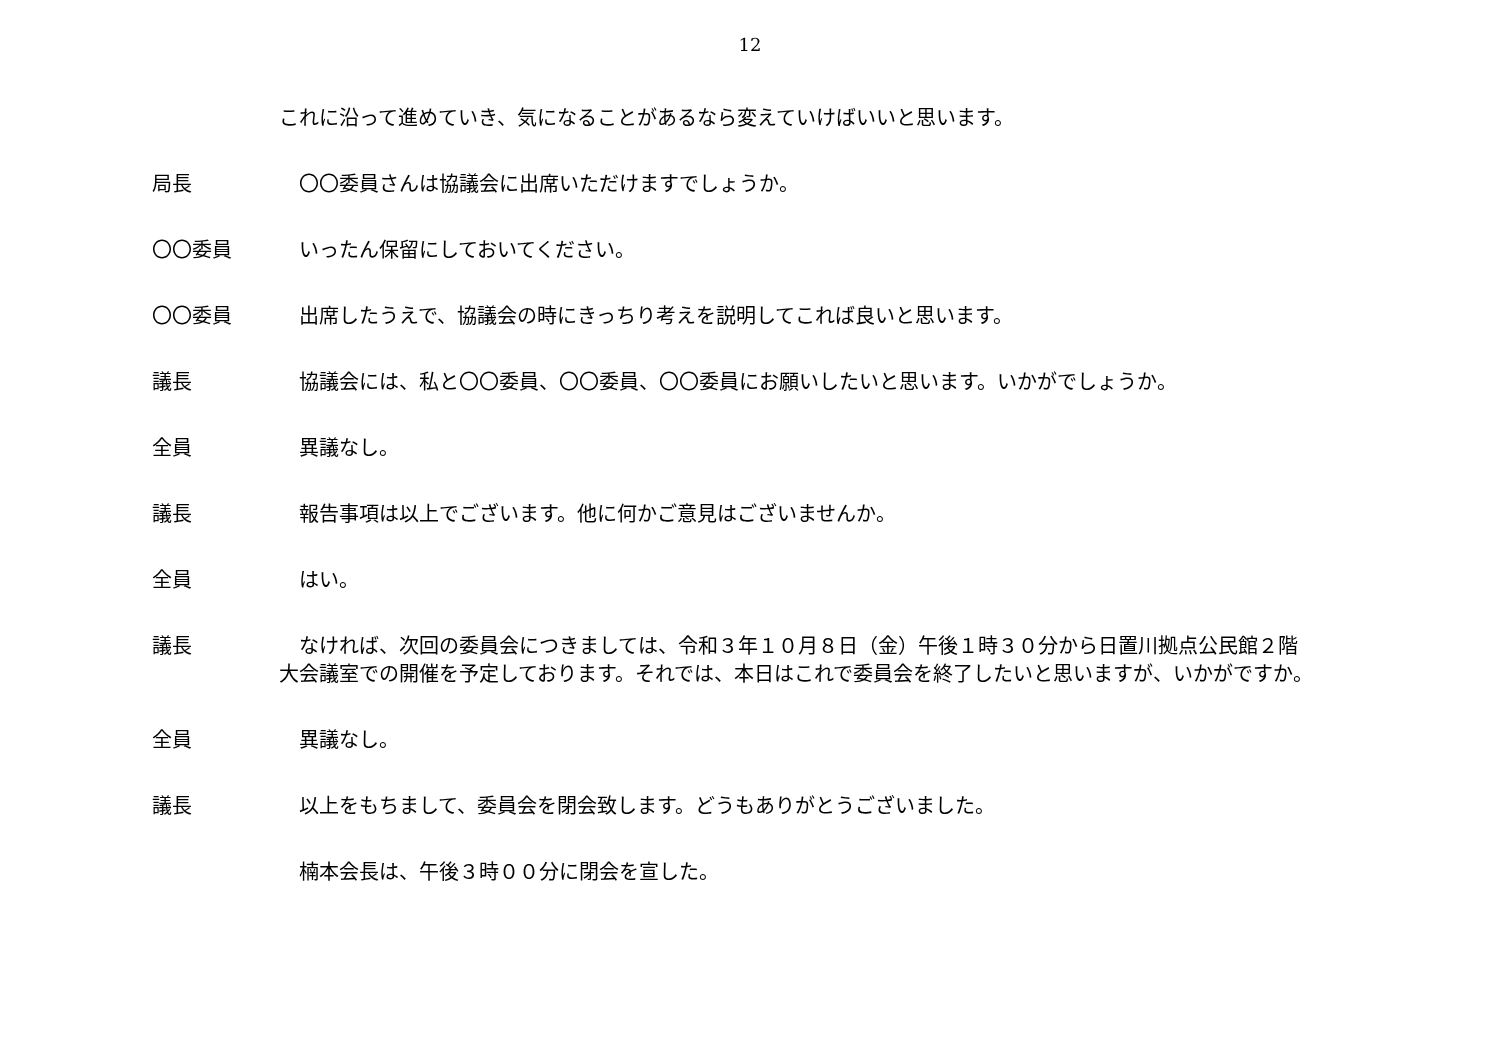12
これに沿って進めていき、気になることがあるなら変えていけばいいと思います。
局長 〇〇委員さんは協議会に出席いただけますでしょうか。
〇〇委員 いったん保留にしておいてください。
〇〇委員 出席したうえで、協議会の時にきっちり考えを説明してこれば良いと思います。
議長 協議会には、私と〇〇委員、〇〇委員、〇〇委員にお願いしたいと思います。いかがでしょうか。
全員 異議なし。
議長 報告事項は以上でございます。他に何かご意見はございませんか。
全員 はい。
議長 なければ、次回の委員会につきましては、令和３年１０月８日（金）午後１時３０分から日置川拠点公民館２階　大会議室での開催を予定しております。それでは、本日はこれで委員会を終了したいと思いますが、いかがですか。
全員 異議なし。
議長 以上をもちまして、委員会を閉会致します。どうもありがとうございました。
楠本会長は、午後３時００分に閉会を宣した。